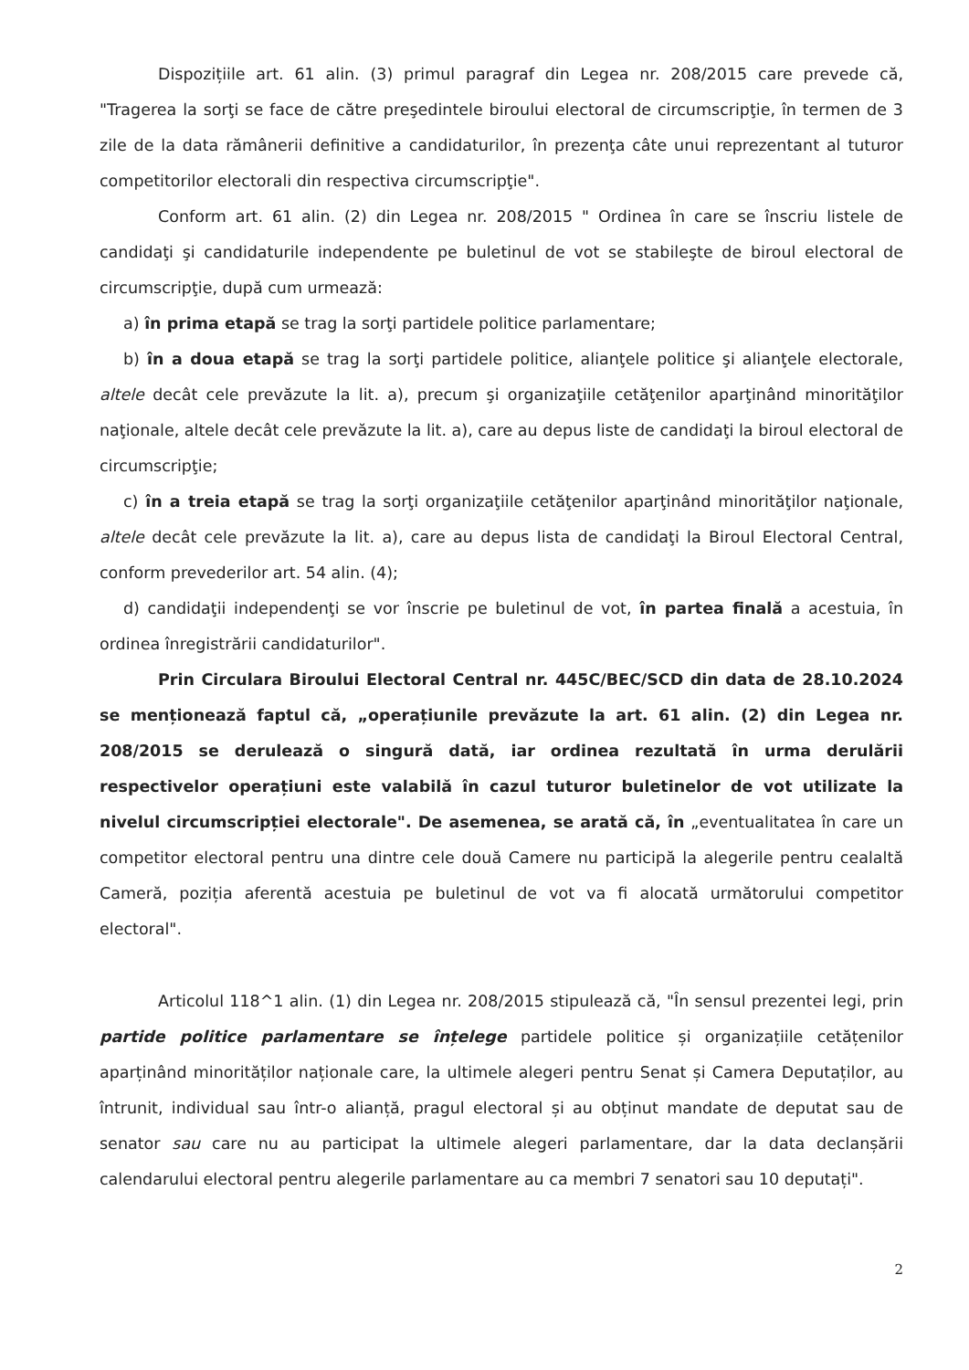Dispozițiile art. 61 alin. (3) primul paragraf din Legea nr. 208/2015 care prevede că, "Tragerea la sorţi se face de către preşedintele biroului electoral de circumscripţie, în termen de 3 zile de la data rămânerii definitive a candidaturilor, în prezenţa câte unui reprezentant al tuturor competitorilor electorali din respectiva circumscripţie".
Conform art. 61 alin. (2) din Legea nr. 208/2015 " Ordinea în care se înscriu listele de candidaţi şi candidaturile independente pe buletinul de vot se stabileşte de biroul electoral de circumscripţie, după cum urmează:
a) în prima etapă se trag la sorţi partidele politice parlamentare;
b) în a doua etapă se trag la sorţi partidele politice, alianţele politice şi alianţele electorale, altele decât cele prevăzute la lit. a), precum şi organizaţiile cetăţenilor aparţinând minorităţilor naţionale, altele decât cele prevăzute la lit. a), care au depus liste de candidaţi la biroul electoral de circumscripţie;
c) în a treia etapă se trag la sorţi organizaţiile cetăţenilor aparţinând minorităţilor naţionale, altele decât cele prevăzute la lit. a), care au depus lista de candidaţi la Biroul Electoral Central, conform prevederilor art. 54 alin. (4);
d) candidaţii independenţi se vor înscrie pe buletinul de vot, în partea finală a acestuia, în ordinea înregistrării candidaturilor".
Prin Circulara Biroului Electoral Central nr. 445C/BEC/SCD din data de 28.10.2024 se menționează faptul că, „operațiunile prevăzute la art. 61 alin. (2) din Legea nr. 208/2015 se derulează o singură dată, iar ordinea rezultată în urma derulării respectivelor operațiuni este valabilă în cazul tuturor buletinelor de vot utilizate la nivelul circumscripției electorale". De asemenea, se arată că, în „eventualitatea în care un competitor electoral pentru una dintre cele două Camere nu participă la alegerile pentru cealaltă Cameră, poziția aferentă acestuia pe buletinul de vot va fi alocată următorului competitor electoral".
Articolul 118^1 alin. (1) din Legea nr. 208/2015 stipulează că, "În sensul prezentei legi, prin partide politice parlamentare se înțelege partidele politice și organizațiile cetățenilor aparținând minorităților naționale care, la ultimele alegeri pentru Senat și Camera Deputaților, au întrunit, individual sau într-o alianță, pragul electoral și au obținut mandate de deputat sau de senator sau care nu au participat la ultimele alegeri parlamentare, dar la data declanșării calendarului electoral pentru alegerile parlamentare au ca membri 7 senatori sau 10 deputați".
2